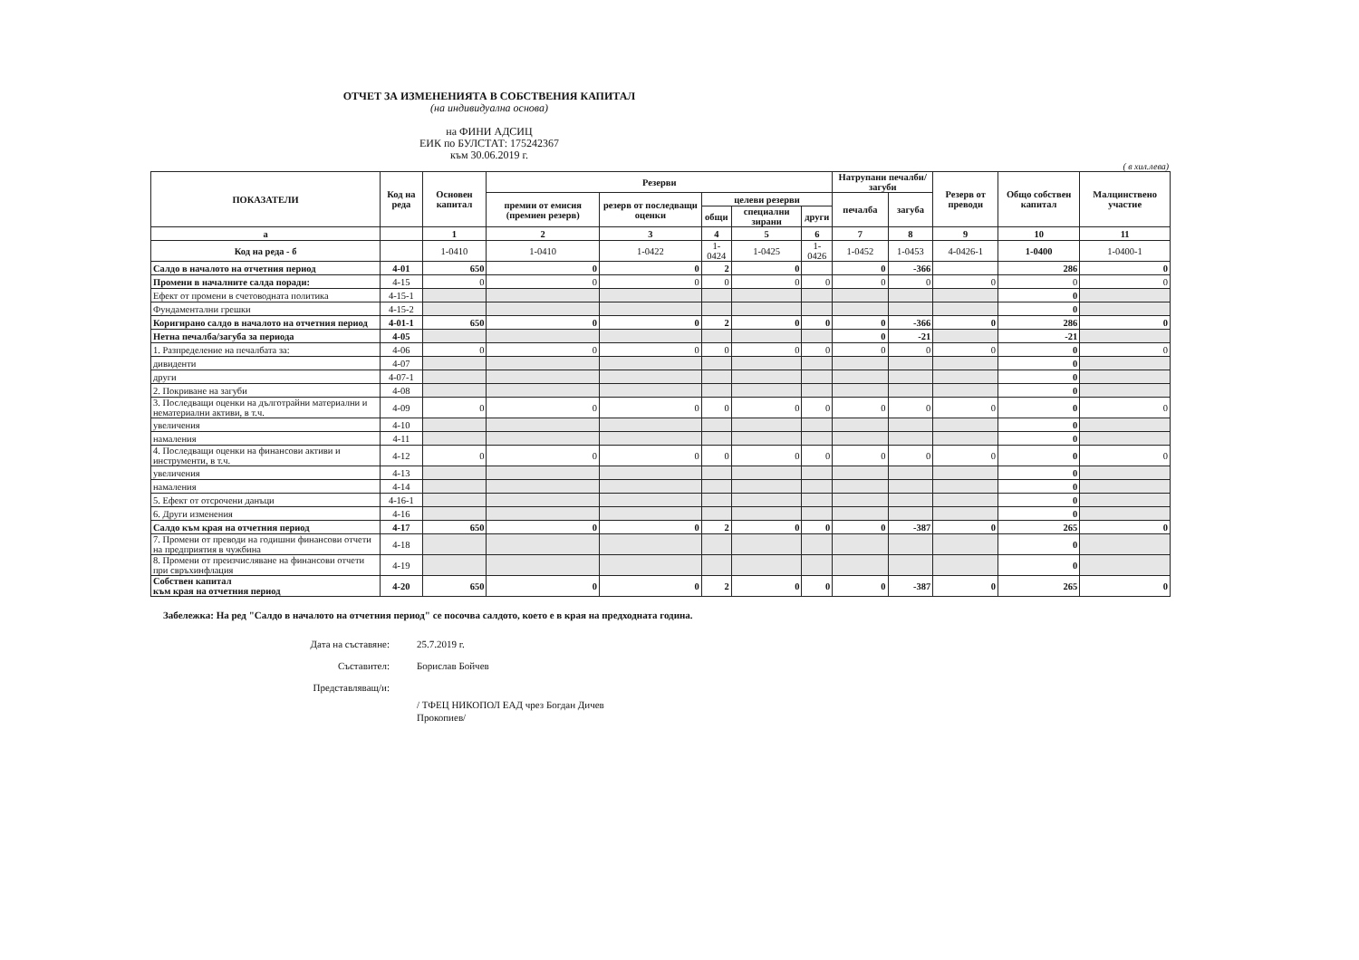ОТЧЕТ ЗА ИЗМЕНЕНИЯТА В СОБСТВЕНИЯ КАПИТАЛ
(на индивидуална основа)
на ФИНИ АДСИЦ
ЕИК по БУЛСТАТ: 175242367
към 30.06.2019 г.
( в хил.лева)
| ПОКАЗАТЕЛИ | Код на реда | Основен капитал | Резерви | | | | | Натрупани печалби/загуби | | Резерв от преводи | Общо собствен капитал | Малцинствено участие |
| --- | --- | --- | --- | --- | --- | --- | --- | --- | --- | --- | --- | --- |
| | | | премии от емисия (премиен резерв) | резерв от последващи оценки | целеви резерви | | | печалба | загуба | | | |
| | | | | | общи | специални зирани | други | | | | | |
| а | | 1 | 2 | 3 | 4 | 5 | 6 | 7 | 8 | 9 | 10 | 11 |
| Код на реда - б | | 1-0410 | 1-0410 | 1-0422 | 1-0424 | 1-0425 | 1-0426 | 1-0452 | 1-0453 | 4-0426-1 | 1-0400 | 1-0400-1 |
| Салдо в началото на отчетния период | 4-01 | 650 | 0 | 0 | 2 | 0 | | 0 | -366 | | 286 | 0 |
| Промени в началните салда поради: | 4-15 | 0 | 0 | 0 | 0 | 0 | 0 | 0 | 0 | 0 | 0 | 0 |
| Ефект от промени в счетоводната политика | 4-15-1 | | | | | | | | | | 0 | |
| Фундаментални грешки | 4-15-2 | | | | | | | | | | 0 | |
| Коригирано салдо в началото на отчетния период | 4-01-1 | 650 | 0 | 0 | 2 | 0 | 0 | 0 | -366 | 0 | 286 | 0 |
| Нетна печалба/загуба за периода | 4-05 | | | | | | | 0 | -21 | | -21 | |
| 1. Разпределение на печалбата за: | 4-06 | 0 | 0 | 0 | 0 | 0 | 0 | 0 | 0 | 0 | 0 | 0 |
| дивиденти | 4-07 | | | | | | | | | | 0 | |
| други | 4-07-1 | | | | | | | | | | 0 | |
| 2. Покриване на загуби | 4-08 | | | | | | | | | | 0 | |
| 3. Последващи оценки на дълготрайни материални и нематериални активи, в т.ч. | 4-09 | 0 | 0 | 0 | 0 | 0 | 0 | 0 | 0 | 0 | 0 | 0 |
| увеличения | 4-10 | | | | | | | | | | 0 | |
| намаления | 4-11 | | | | | | | | | | 0 | |
| 4. Последващи оценки на финансови активи и инструменти, в т.ч. | 4-12 | 0 | 0 | 0 | 0 | 0 | 0 | 0 | 0 | 0 | 0 | 0 |
| увеличения | 4-13 | | | | | | | | | | 0 | |
| намаления | 4-14 | | | | | | | | | | 0 | |
| 5. Ефект от отсрочени данъци | 4-16-1 | | | | | | | | | | 0 | |
| 6. Други изменения | 4-16 | | | | | | | | | | 0 | |
| Салдо към края на отчетния период | 4-17 | 650 | 0 | 0 | 2 | 0 | 0 | 0 | -387 | 0 | 265 | 0 |
| 7. Промени от преводи на годишни финансови отчети на предприятия в чужбина | 4-18 | | | | | | | | | | 0 | |
| 8. Промени от преизчисляване на финансови отчети при свръхинфлация | 4-19 | | | | | | | | | | 0 | |
| Собствен капитал към края на отчетния период | 4-20 | 650 | 0 | 0 | 2 | 0 | 0 | 0 | -387 | 0 | 265 | 0 |
Забележка: На ред "Салдо в началото на отчетния период" се посочва салдото, което е в края на предходната година.
Дата на съставяне: 25.7.2019 г.
Съставител: Борислав Бойчев
Представляващ/и:
/ ТФЕЦ НИКОПОЛ ЕАД чрез Богдан Дичев
Прокопиев/